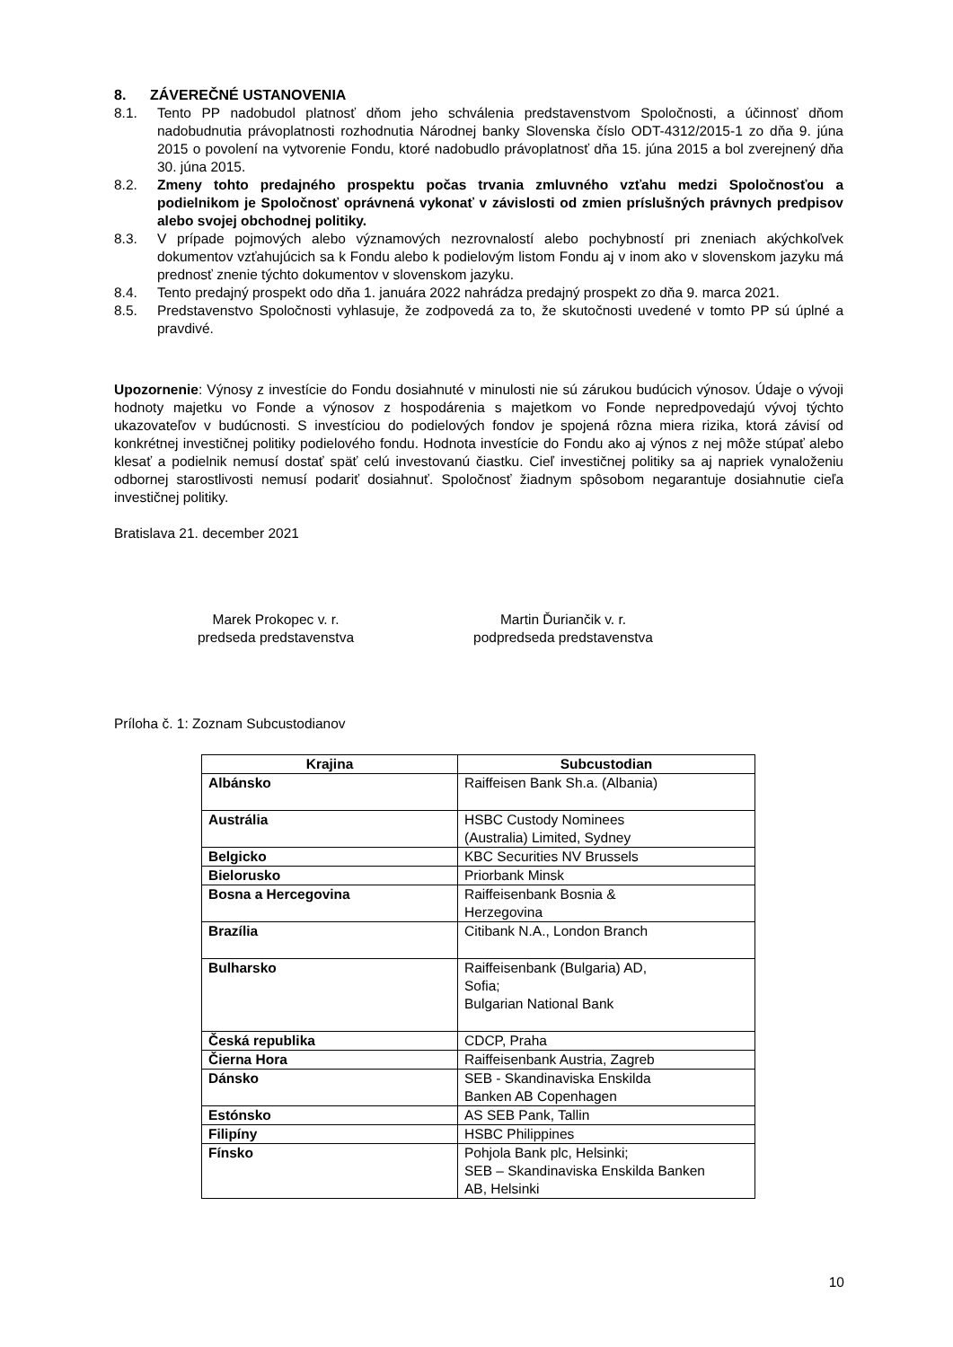8. ZÁVEREČNÉ USTANOVENIA
8.1. Tento PP nadobudol platnosť dňom jeho schválenia predstavenstvom Spoločnosti, a účinnosť dňom nadobudnutia právoplatnosti rozhodnutia Národnej banky Slovenska číslo ODT-4312/2015-1 zo dňa 9. júna 2015 o povolení na vytvorenie Fondu, ktoré nadobudlo právoplatnosť dňa 15. júna 2015 a bol zverejnený dňa 30. júna 2015.
8.2. Zmeny tohto predajného prospektu počas trvania zmluvného vzťahu medzi Spoločnosťou a podielnikom je Spoločnosť oprávnená vykonať v závislosti od zmien príslušných právnych predpisov alebo svojej obchodnej politiky.
8.3. V prípade pojmových alebo významových nezrovnalostí alebo pochybností pri zneniach akýchkoľvek dokumentov vzťahujúcich sa k Fondu alebo k podielovým listom Fondu aj v inom ako v slovenskom jazyku má prednosť znenie týchto dokumentov v slovenskom jazyku.
8.4. Tento predajný prospekt odo dňa 1. januára 2022 nahrádza predajný prospekt zo dňa 9. marca 2021.
8.5. Predstavenstvo Spoločnosti vyhlasuje, že zodpovedá za to, že skutočnosti uvedené v tomto PP sú úplné a pravdivé.
Upozornenie: Výnosy z investície do Fondu dosiahnuté v minulosti nie sú zárukou budúcich výnosov. Údaje o vývoji hodnoty majetku vo Fonde a výnosov z hospodárenia s majetkom vo Fonde nepredpovedajú vývoj týchto ukazovateľov v budúcnosti. S investíciou do podielových fondov je spojená rôzna miera rizika, ktorá závisí od konkrétnej investičnej politiky podielového fondu. Hodnota investície do Fondu ako aj výnos z nej môže stúpať alebo klesať a podielnik nemusí dostať späť celú investovanú čiastku. Cieľ investičnej politiky sa aj napriek vynaloženiu odbornej starostlivosti nemusí podariť dosiahnuť. Spoločnosť žiadnym spôsobom negarantuje dosiahnutie cieľa investičnej politiky.
Bratislava 21. december 2021
Marek Prokopec v. r.
predseda predstavenstva
Martin Ďuriančik v. r.
podpredseda predstavenstva
Príloha č. 1: Zoznam Subcustodianov
| Krajina | Subcustodian |
| --- | --- |
| Albánsko | Raiffeisen Bank Sh.a. (Albania) |
| Austrália | HSBC Custody Nominees (Australia) Limited, Sydney |
| Belgicko | KBC Securities NV Brussels |
| Bielorusko | Priorbank Minsk |
| Bosna a Hercegovina | Raiffeisenbank Bosnia & Herzegovina |
| Brazília | Citibank N.A., London Branch |
| Bulharsko | Raiffeisenbank (Bulgaria) AD, Sofia; Bulgarian National Bank |
| Česká republika | CDCP, Praha |
| Čierna Hora | Raiffeisenbank Austria, Zagreb |
| Dánsko | SEB - Skandinaviska Enskilda Banken AB Copenhagen |
| Estónsko | AS SEB Pank, Tallin |
| Filipíny | HSBC Philippines |
| Fínsko | Pohjola Bank plc, Helsinki; SEB – Skandinaviska Enskilda Banken AB, Helsinki |
10